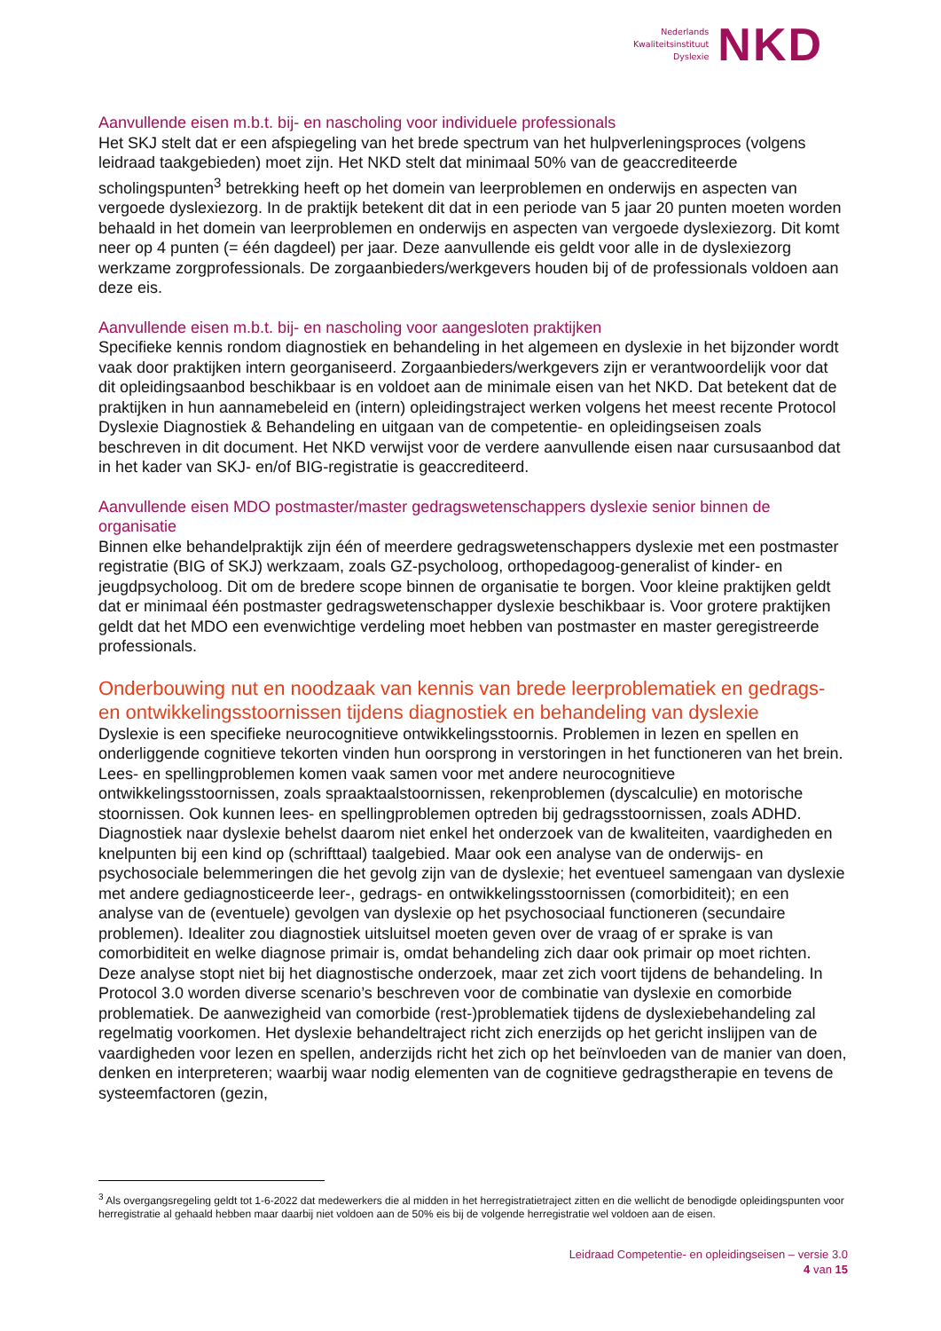Nederlands
Kwaliteitsinstituut
Dyslexie
NKD
Aanvullende eisen m.b.t. bij- en nascholing voor individuele professionals
Het SKJ stelt dat er een afspiegeling van het brede spectrum van het hulpverleningsproces (volgens leidraad taakgebieden) moet zijn. Het NKD stelt dat minimaal 50% van de geaccrediteerde scholingspunten<sup>3</sup> betrekking heeft op het domein van leerproblemen en onderwijs en aspecten van vergoede dyslexiezorg. In de praktijk betekent dit dat in een periode van 5 jaar 20 punten moeten worden behaald in het domein van leerproblemen en onderwijs en aspecten van vergoede dyslexiezorg. Dit komt neer op 4 punten (= één dagdeel) per jaar. Deze aanvullende eis geldt voor alle in de dyslexiezorg werkzame zorgprofessionals. De zorgaanbieders/werkgevers houden bij of de professionals voldoen aan deze eis.
Aanvullende eisen m.b.t. bij- en nascholing voor aangesloten praktijken
Specifieke kennis rondom diagnostiek en behandeling in het algemeen en dyslexie in het bijzonder wordt vaak door praktijken intern georganiseerd. Zorgaanbieders/werkgevers zijn er verantwoordelijk voor dat dit opleidingsaanbod beschikbaar is en voldoet aan de minimale eisen van het NKD. Dat betekent dat de praktijken in hun aannamebeleid en (intern) opleidingstraject werken volgens het meest recente Protocol Dyslexie Diagnostiek & Behandeling en uitgaan van de competentie- en opleidingseisen zoals beschreven in dit document. Het NKD verwijst voor de verdere aanvullende eisen naar cursusaanbod dat in het kader van SKJ- en/of BIG-registratie is geaccrediteerd.
Aanvullende eisen MDO postmaster/master gedragswetenschappers dyslexie senior binnen de organisatie
Binnen elke behandelpraktijk zijn één of meerdere gedragswetenschappers dyslexie met een postmaster registratie (BIG of SKJ) werkzaam, zoals GZ-psycholoog, orthopedagoog-generalist of kinder- en jeugdpsycholoog. Dit om de bredere scope binnen de organisatie te borgen. Voor kleine praktijken geldt dat er minimaal één postmaster gedragswetenschapper dyslexie beschikbaar is. Voor grotere praktijken geldt dat het MDO een evenwichtige verdeling moet hebben van postmaster en master geregistreerde professionals.
Onderbouwing nut en noodzaak van kennis van brede leerproblematiek en gedrags- en ontwikkelingsstoornissen tijdens diagnostiek en behandeling van dyslexie
Dyslexie is een specifieke neurocognitieve ontwikkelingsstoornis. Problemen in lezen en spellen en onderliggende cognitieve tekorten vinden hun oorsprong in verstoringen in het functioneren van het brein. Lees- en spellingproblemen komen vaak samen voor met andere neurocognitieve ontwikkelingsstoornissen, zoals spraaktaalstoornissen, rekenproblemen (dyscalculie) en motorische stoornissen. Ook kunnen lees- en spellingproblemen optreden bij gedragsstoornissen, zoals ADHD.
Diagnostiek naar dyslexie behelst daarom niet enkel het onderzoek van de kwaliteiten, vaardigheden en knelpunten bij een kind op (schrifttaal) taalgebied. Maar ook een analyse van de onderwijs- en psychosociale belemmeringen die het gevolg zijn van de dyslexie; het eventueel samengaan van dyslexie met andere gediagnosticeerde leer-, gedrags- en ontwikkelingsstoornissen (comorbiditeit); en een analyse van de (eventuele) gevolgen van dyslexie op het psychosociaal functioneren (secundaire problemen). Idealiter zou diagnostiek uitsluitsel moeten geven over de vraag of er sprake is van comorbiditeit en welke diagnose primair is, omdat behandeling zich daar ook primair op moet richten.
Deze analyse stopt niet bij het diagnostische onderzoek, maar zet zich voort tijdens de behandeling. In Protocol 3.0 worden diverse scenario’s beschreven voor de combinatie van dyslexie en comorbide problematiek. De aanwezigheid van comorbide (rest-)problematiek tijdens de dyslexiebehandeling zal regelmatig voorkomen. Het dyslexie behandeltraject richt zich enerzijds op het gericht inslijpen van de vaardigheden voor lezen en spellen, anderzijds richt het zich op het beïnvloeden van de manier van doen, denken en interpreteren; waarbij waar nodig elementen van de cognitieve gedragstherapie en tevens de systeemfactoren (gezin,
<sup>3</sup> Als overgangsregeling geldt tot 1-6-2022 dat medewerkers die al midden in het herregistratietraject zitten en die wellicht de benodigde opleidingspunten voor herregistratie al gehaald hebben maar daarbij niet voldoen aan de 50% eis bij de volgende herregistratie wel voldoen aan de eisen.
Leidraad Competentie- en opleidingseisen – versie 3.0
4 van 15